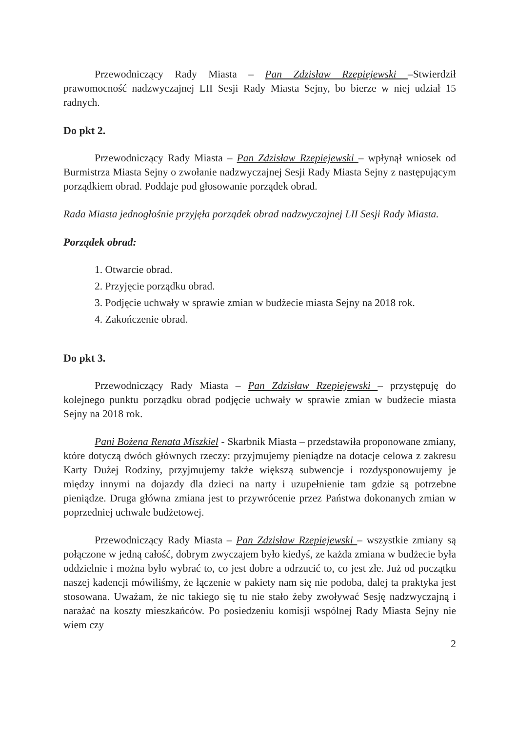Przewodniczący Rady Miasta – Pan Zdzisław Rzepiejewski –Stwierdził prawomocność nadzwyczajnej LII Sesji Rady Miasta Sejny, bo bierze w niej udział 15 radnych.
Do pkt 2.
Przewodniczący Rady Miasta – Pan Zdzisław Rzepiejewski – wpłynął wniosek od Burmistrza Miasta Sejny o zwołanie nadzwyczajnej Sesji Rady Miasta Sejny z następującym porządkiem obrad. Poddaje pod głosowanie porządek obrad.
Rada Miasta jednogłośnie przyjęła porządek obrad nadzwyczajnej LII Sesji Rady Miasta.
Porządek obrad:
1. Otwarcie obrad.
2. Przyjęcie porządku obrad.
3. Podjęcie uchwały w sprawie zmian w budżecie miasta Sejny na 2018 rok.
4. Zakończenie obrad.
Do pkt 3.
Przewodniczący Rady Miasta – Pan Zdzisław Rzepiejewski – przystępuję do kolejnego punktu porządku obrad podjęcie uchwały w sprawie zmian w budżecie miasta Sejny na 2018 rok.
Pani Bożena Renata Miszkiel - Skarbnik Miasta – przedstawiła proponowane zmiany, które dotyczą dwóch głównych rzeczy: przyjmujemy pieniądze na dotacje celowa z zakresu Karty Dużej Rodziny, przyjmujemy także większą subwencje i rozdysponowujemy je między innymi na dojazdy dla dzieci na narty i uzupełnienie tam gdzie są potrzebne pieniądze. Druga główna zmiana jest to przywrócenie przez Państwa dokonanych zmian w poprzedniej uchwale budżetowej.
Przewodniczący Rady Miasta – Pan Zdzisław Rzepiejewski – wszystkie zmiany są połączone w jedną całość, dobrym zwyczajem było kiedyś, ze każda zmiana w budżecie była oddzielnie i można było wybrać to, co jest dobre a odrzucić to, co jest złe. Już od początku naszej kadencji mówiliśmy, że łączenie w pakiety nam się nie podoba, dalej ta praktyka jest stosowana. Uważam, że nic takiego się tu nie stało żeby zwoływać Sesję nadzwyczajną i narażać na koszty mieszkańców. Po posiedzeniu komisji wspólnej Rady Miasta Sejny nie wiem czy
2